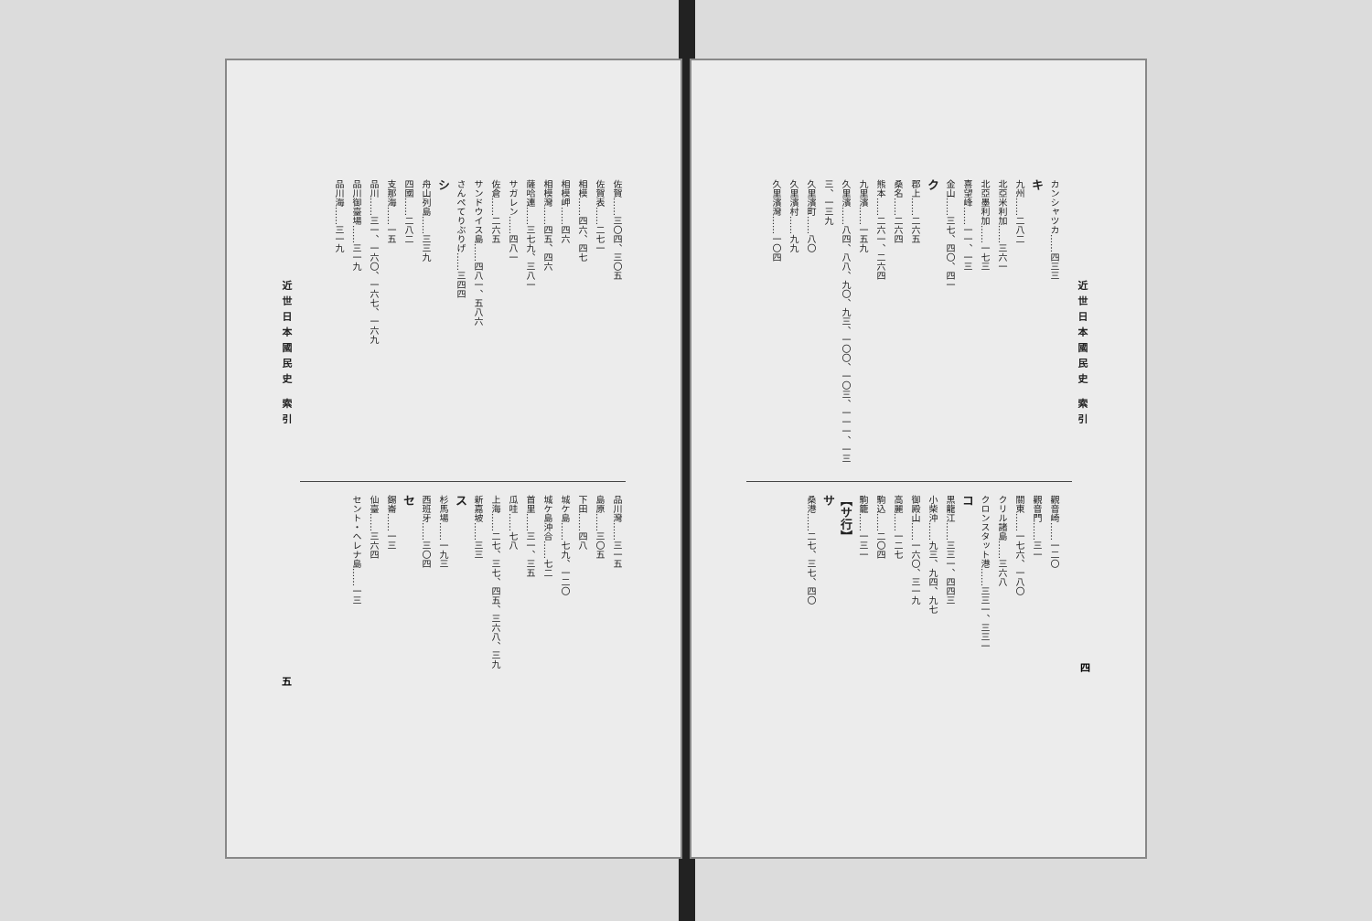佐賀……三〇四、三〇五
佐賀表……二七一
相模……四六、四七
相模岬……四六
相模灣……四五、四六
薩哈連……三七九、三八一
サガレン……四八一
佐倉……二六五
サンドウイス島……四八一、五八六
さんぺてりぶりげ……三四四
シ
舟山列島……三三九
四國……二八二
支那海……一五
品川……三一、一六〇、一六七、一六九
品川御臺場……三一九
品川海……三一九
近世日本國民史 索引
品川灣……三一五
島原……三〇五
下田……四八
城ケ島……七九、一二〇
城ケ島沖合……七二
首里……三一、三五
瓜哇……七八
上海……二七、三七、四五、三六八、三九
新嘉坡……三三
ス
杉馬場……一九三
西班牙……三〇四
セ
錫崙……一三
仙臺……三六四
セント・ヘレナ島……一三
五
近世日本國民史 索引
カンシャツカ……四三三
キ
九州……二八二
北亞米利加……三六一
北亞墨利加……一七三
喜望峰……一一、一三
金山……三七、四〇、四一
ク
郡上……二六五
桑名……二六四
熊本……二六一、二六四
九里濱……一五九
久里濱……八四、八八、九〇、九三、一〇〇、一〇三、一一一、一三三、一三九
久里濱町……八〇
久里濱村……九九
久里濱灣……一〇四
觀音崎……一二〇
觀音門……三一
關東……一七六、一八〇
クリル諸島……三六八
クロンスタット港……三三一、三三一
コ
黒龍江……三三一、四四三
小柴沖……九三、九四、九七
御殿山……一六〇、三一九
高麗……一二七
駒込……二〇四
駒籠……一三一
【サ行】
サ
桑港……二七、三七、四〇
四